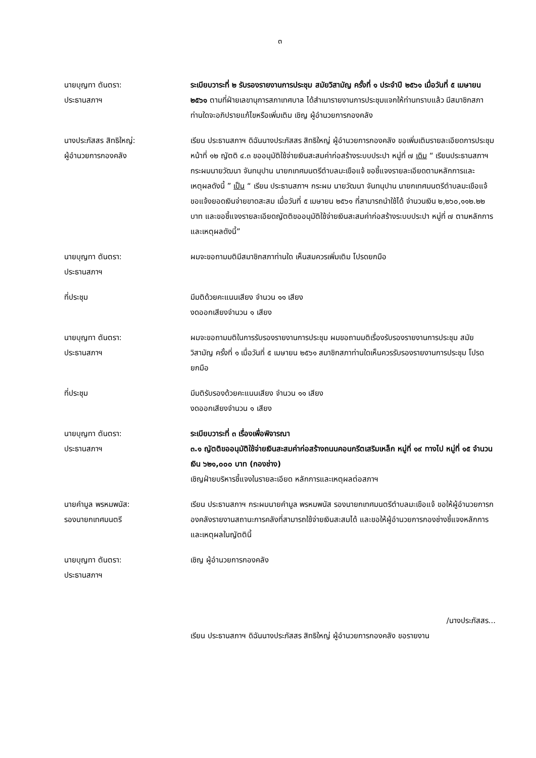๓
นายบุญทา ตันตรา:
ประธานสภาฯ
ระเบียบวาระที่ ๒ รับรองรายงานการประชุม สมัยวิสามัญ ครั้งที่ ๑ ประจำปี ๒๕๖๑ เมื่อวันที่ ๕ เมษายน ๒๕๖๑ ตามที่ฝ่ายเลขานุการสภาเทศบาล ได้สำเนารายงานการประชุมแจกให้ท่านทราบแล้ว มีสมาชิกสภาท่านใดจะอภิปรายแก้ไขหรือเพิ่มเติม เชิญ ผู้อำนวยการกองคลัง
นางประภัสสร สิทธิใหญ่:
ผู้อำนวยการกองคลัง
เรียน ประธานสภาฯ ดิฉันนางประภัสสร สิทธิใหญ่ ผู้อำนวยการกองคลัง ขอเพิ่มเติมรายละเอียดการประชุม หน้าที่ ๑๒ ญัตติ ๔.๓ ขออนุมัติใช้จ่ายเงินสะสมค่าก่อสร้างระบบประปา หมู่ที่ ๗ เดิม “ เรียนประธานสภาฯ กระผมนายวัฒนา จันทนุปาน นายกเทศมนตรีตำบลมะเขือแจ้ ขอชี้แจงรายละเอียดตามหลักการและเหตุผลดังนี้ ” เป็น “ เรียน ประธานสภาฯ กระผม นายวัฒนา จันทนุปาน นายกเทศมนตรีตำบลมะเขือแจ้ ขอแจ้งยอดเงินจ่ายขาดสะสม เมื่อวันที่ ๕ เมษายน ๒๕๖๑ ที่สามารถนำใช้ได้ จำนวนเงิน ๒,๒๖๐,๑๑๒.๒๒ บาท และขอชี้แจงรายละเอียดญัตติขออนุมัติใช้จ่ายเงินสะสมค่าก่อสร้างระบบประปา หมู่ที่ ๗ ตามหลักการและเหตุผลดังนี้”
นายบุญทา ตันตรา:
ประธานสภาฯ
ผมจะขอถามมติมีสมาชิกสภาท่านใด เห็นสมควรเพิ่มเติม โปรดยกมือ
ที่ประชุม มีมติด้วยคะแนนเสียง จำนวน ๑๑ เสียง
งดออกเสียงจำนวน ๑ เสียง
นายบุญทา ตันตรา:
ประธานสภาฯ
ผมจะขอถามมติในการรับรองรายงานการประชุม ผมขอถามมติเรื่องรับรองรายงานการประชุม สมัยวิสามัญ ครั้งที่ ๑ เมื่อวันที่ ๕ เมษายน ๒๕๖๑ สมาชิกสภาท่านใดเห็นควรรับรองรายงานการประชุม โปรดยกมือ
ที่ประชุม มีมติรับรองด้วยคะแนนเสียง จำนวน ๑๑ เสียง
งดออกเสียงจำนวน ๑ เสียง
นายบุญทา ตันตรา:
ประธานสภาฯ
ระเบียบวาระที่ ๓ เรื่องเพื่อพิจารณา
๓.๑ ญัตติขออนุมัติใช้จ่ายเงินสะสมค่าก่อสร้างถนนคอนกรีตเสริมเหล็ก หมู่ที่ ๑๙ ทางไป หมู่ที่ ๑๕ จำนวนเงิน ๖๒๑,๐๐๐ บาท (กองช่าง)
เชิญฝ่ายบริหารชี้แจงในรายละเอียด หลักการและเหตุผลต่อสภาฯ
นายคำมูล พรหมพนัส:
รองนายกเทศมนตรี
เรียน ประธานสภาฯ กระผมนายคำมูล พรหมพนัส รองนายกเทศมนตรีตำบลมะเขือแจ้ ขอให้ผู้อำนวยการกองคลังรายงานสถานะการคลังที่สามารถใช้จ่ายเงินสะสมได้ และขอให้ผู้อำนวยการกองช่างชี้แจงหลักการและเหตุผลในญัตตินี้
นายบุญทา ตันตรา:
ประธานสภาฯ
เชิญ ผู้อำนวยการกองคลัง
/นางประภัสสร...
เรียน ประธานสภาฯ ดิฉันนางประภัสสร สิทธิใหญ่ ผู้อำนวยการกองคลัง ขอรายงาน